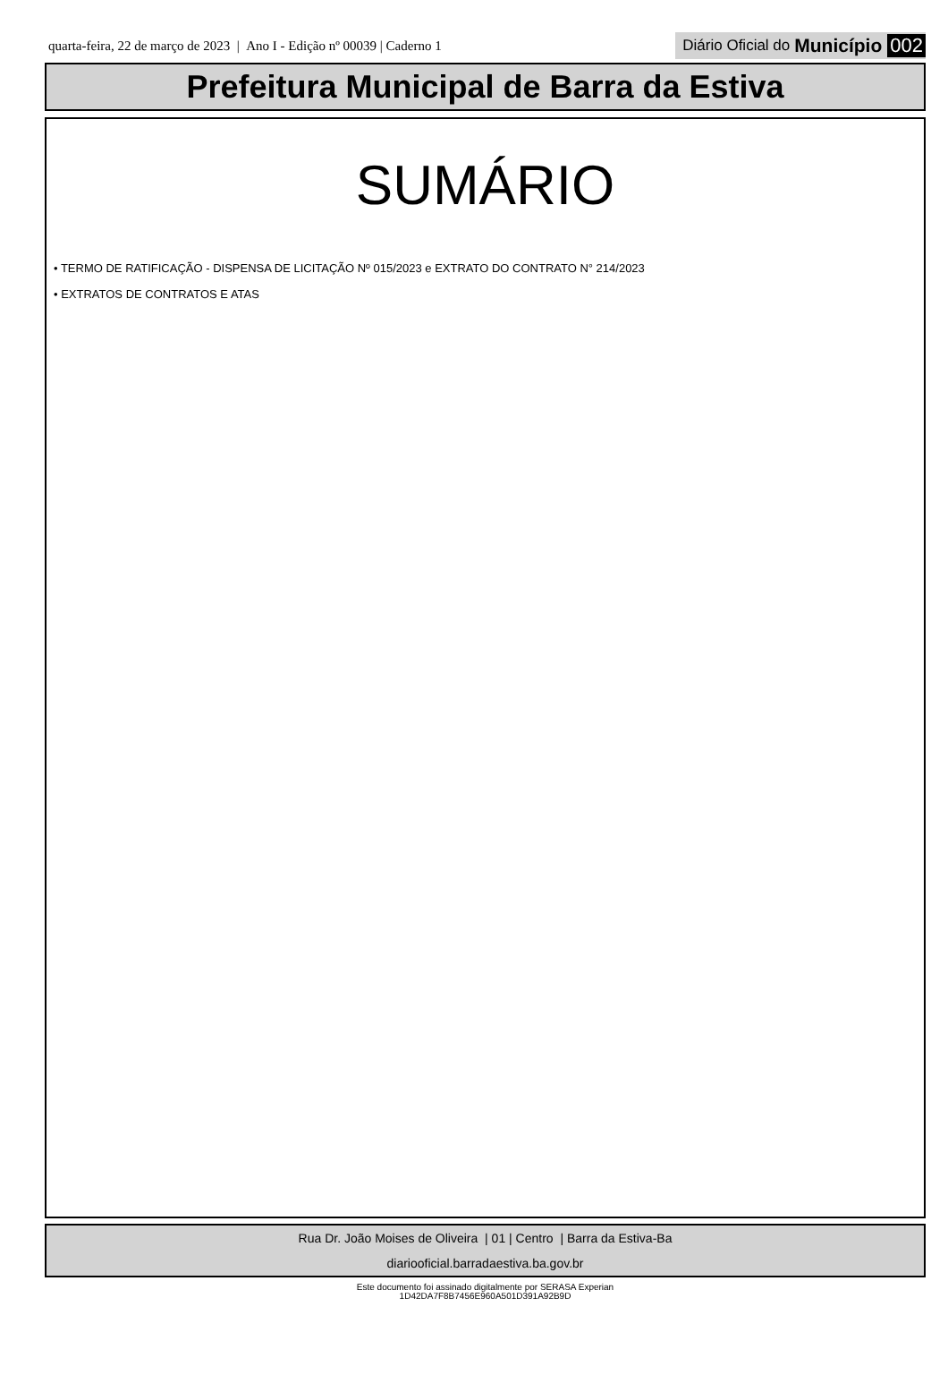quarta-feira, 22 de março de 2023 | Ano I - Edição nº 00039 | Caderno 1
Diário Oficial do Município 002
Prefeitura Municipal de Barra da Estiva
SUMÁRIO
• TERMO DE RATIFICAÇÃO - DISPENSA DE LICITAÇÃO Nº 015/2023 e EXTRATO DO CONTRATO N° 214/2023
• EXTRATOS DE CONTRATOS E ATAS
Rua Dr. João Moises de Oliveira | 01 | Centro | Barra da Estiva-Ba
diariooficial.barradaestiva.ba.gov.br
Este documento foi assinado digitalmente por SERASA Experian
1D42DA7F8B7456E960A501D391A92B9D